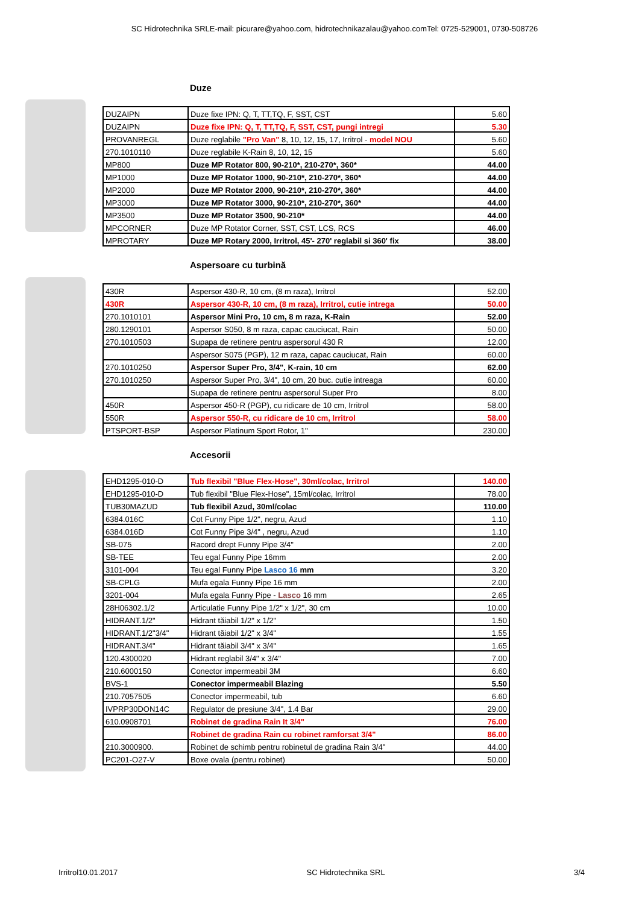SC Hidrotechnika SRLE-mail: picurare@yahoo.com, hidrotechnikazalau@yahoo.comTel: 0725-529001, 0730-508726
Duze
| DUZAIPN | Duze fixe IPN: Q, T, TT,TQ, F, SST, CST | 5.60 |
| DUZAIPN | Duze fixe IPN: Q, T, TT,TQ, F, SST, CST, pungi intregi | 5.30 |
| PROVANREGL | Duze reglabile "Pro Van" 8, 10, 12, 15, 17, Irritrol - model NOU | 5.60 |
| 270.1010110 | Duze reglabile K-Rain 8, 10, 12, 15 | 5.60 |
| MP800 | Duze MP Rotator 800, 90-210*, 210-270*, 360* | 44.00 |
| MP1000 | Duze MP Rotator 1000, 90-210*, 210-270*, 360* | 44.00 |
| MP2000 | Duze MP Rotator 2000, 90-210*, 210-270*, 360* | 44.00 |
| MP3000 | Duze MP Rotator 3000, 90-210*, 210-270*, 360* | 44.00 |
| MP3500 | Duze MP Rotator 3500, 90-210* | 44.00 |
| MPCORNER | Duze MP Rotator Corner, SST, CST, LCS, RCS | 46.00 |
| MPROTARY | Duze MP Rotary 2000, Irritrol, 45'- 270' reglabil si 360' fix | 38.00 |
Aspersoare cu turbină
| 430R | Aspersor 430-R, 10 cm, (8 m raza), Irritrol | 52.00 |
| 430R | Aspersor 430-R, 10 cm, (8 m raza), Irritrol, cutie intrega | 50.00 |
| 270.1010101 | Aspersor Mini Pro, 10 cm, 8 m raza, K-Rain | 52.00 |
| 280.1290101 | Aspersor S050, 8 m raza, capac cauciucat, Rain | 50.00 |
| 270.1010503 | Supapa de retinere pentru aspersorul 430 R | 12.00 |
| | Aspersor S075 (PGP), 12 m raza, capac cauciucat, Rain | 60.00 |
| 270.1010250 | Aspersor Super Pro, 3/4", K-rain, 10 cm | 62.00 |
| 270.1010250 | Aspersor Super Pro, 3/4", 10 cm, 20 buc. cutie intreaga | 60.00 |
| | Supapa de retinere pentru aspersorul Super Pro | 8.00 |
| 450R | Aspersor 450-R (PGP), cu ridicare de 10 cm, Irritrol | 58.00 |
| 550R | Aspersor 550-R, cu ridicare de 10 cm, Irritrol | 58.00 |
| PTSPORT-BSP | Aspersor Platinum Sport Rotor, 1" | 230.00 |
Accesorii
| EHD1295-010-D | Tub flexibil "Blue Flex-Hose", 30ml/colac, Irritrol | 140.00 |
| EHD1295-010-D | Tub flexibil "Blue Flex-Hose", 15ml/colac, Irritrol | 78.00 |
| TUB30MAZUD | Tub flexibil Azud, 30ml/colac | 110.00 |
| 6384.016C | Cot Funny Pipe 1/2", negru, Azud | 1.10 |
| 6384.016D | Cot Funny Pipe 3/4" , negru, Azud | 1.10 |
| SB-075 | Racord drept Funny Pipe 3/4" | 2.00 |
| SB-TEE | Teu egal Funny Pipe 16mm | 2.00 |
| 3101-004 | Teu egal Funny Pipe Lasco 16 mm | 3.20 |
| SB-CPLG | Mufa egala Funny Pipe 16 mm | 2.00 |
| 3201-004 | Mufa egala Funny Pipe - Lasco 16 mm | 2.65 |
| 28H06302.1/2 | Articulatie Funny Pipe 1/2" x 1/2", 30 cm | 10.00 |
| HIDRANT.1/2" | Hidrant tăiabil 1/2" x 1/2" | 1.50 |
| HIDRANT.1/2"3/4" | Hidrant tăiabil 1/2" x 3/4" | 1.55 |
| HIDRANT.3/4" | Hidrant tăiabil 3/4" x 3/4" | 1.65 |
| 120.4300020 | Hidrant reglabil 3/4" x 3/4" | 7.00 |
| 210.6000150 | Conector impermeabil 3M | 6.60 |
| BVS-1 | Conector impermeabil Blazing | 5.50 |
| 210.7057505 | Conector impermeabil, tub | 6.60 |
| IVPRP30DON14C | Regulator de presiune 3/4", 1.4 Bar | 29.00 |
| 610.0908701 | Robinet de gradina Rain It 3/4" | 76.00 |
| | Robinet de gradina Rain cu robinet ramforsat 3/4" | 86.00 |
| 210.3000900. | Robinet de schimb pentru robinetul de gradina Rain 3/4" | 44.00 |
| PC201-O27-V | Boxe ovala (pentru robinet) | 50.00 |
Irritrol10.01.2017 SC Hidrotechnika SRL 3/4